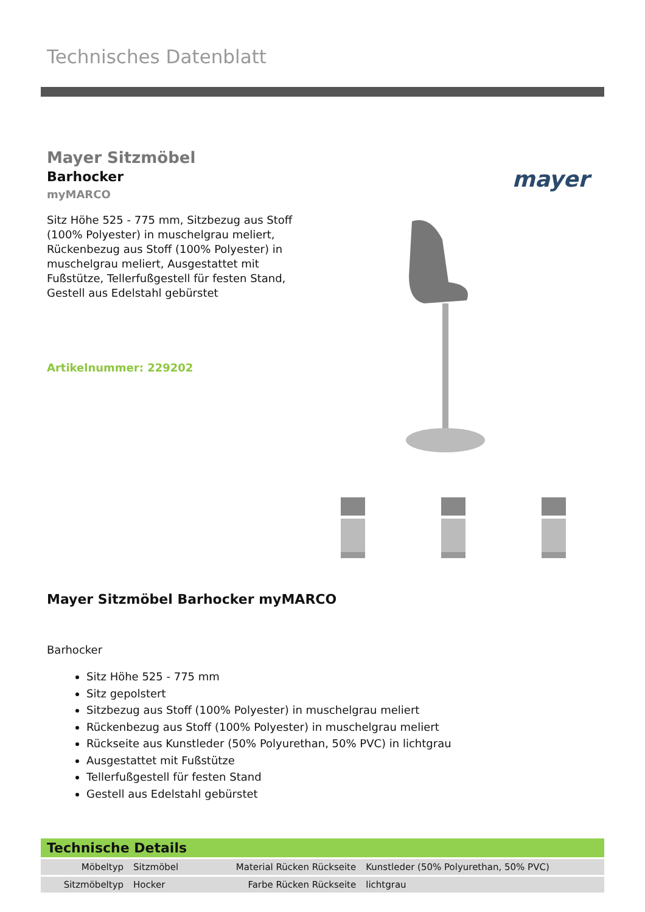Technisches Datenblatt
Mayer Sitzmöbel
Barhocker
myMARCO
Sitz Höhe 525 - 775 mm, Sitzbezug aus Stoff (100% Polyester) in muschelgrau meliert, Rückenbezug aus Stoff (100% Polyester) in muschelgrau meliert, Ausgestattet mit Fußstütze, Tellerfußgestell für festen Stand, Gestell aus Edelstahl gebürstet
Artikelnummer: 229202
mayer
Mayer Sitzmöbel Barhocker myMARCO
Barhocker
Sitz Höhe 525 - 775 mm
Sitz gepolstert
Sitzbezug aus Stoff (100% Polyester) in muschelgrau meliert
Rückenbezug aus Stoff (100% Polyester) in muschelgrau meliert
Rückseite aus Kunstleder (50% Polyurethan, 50% PVC) in lichtgrau
Ausgestattet mit Fußstütze
Tellerfußgestell für festen Stand
Gestell aus Edelstahl gebürstet
Technische Details
| Möbeltyp | Sitzmöbel | Material Rücken Rückseite | Kunstleder (50% Polyurethan, 50% PVC) |
| Sitzmöbeltyp | Hocker | Farbe Rücken Rückseite | lichtgrau |